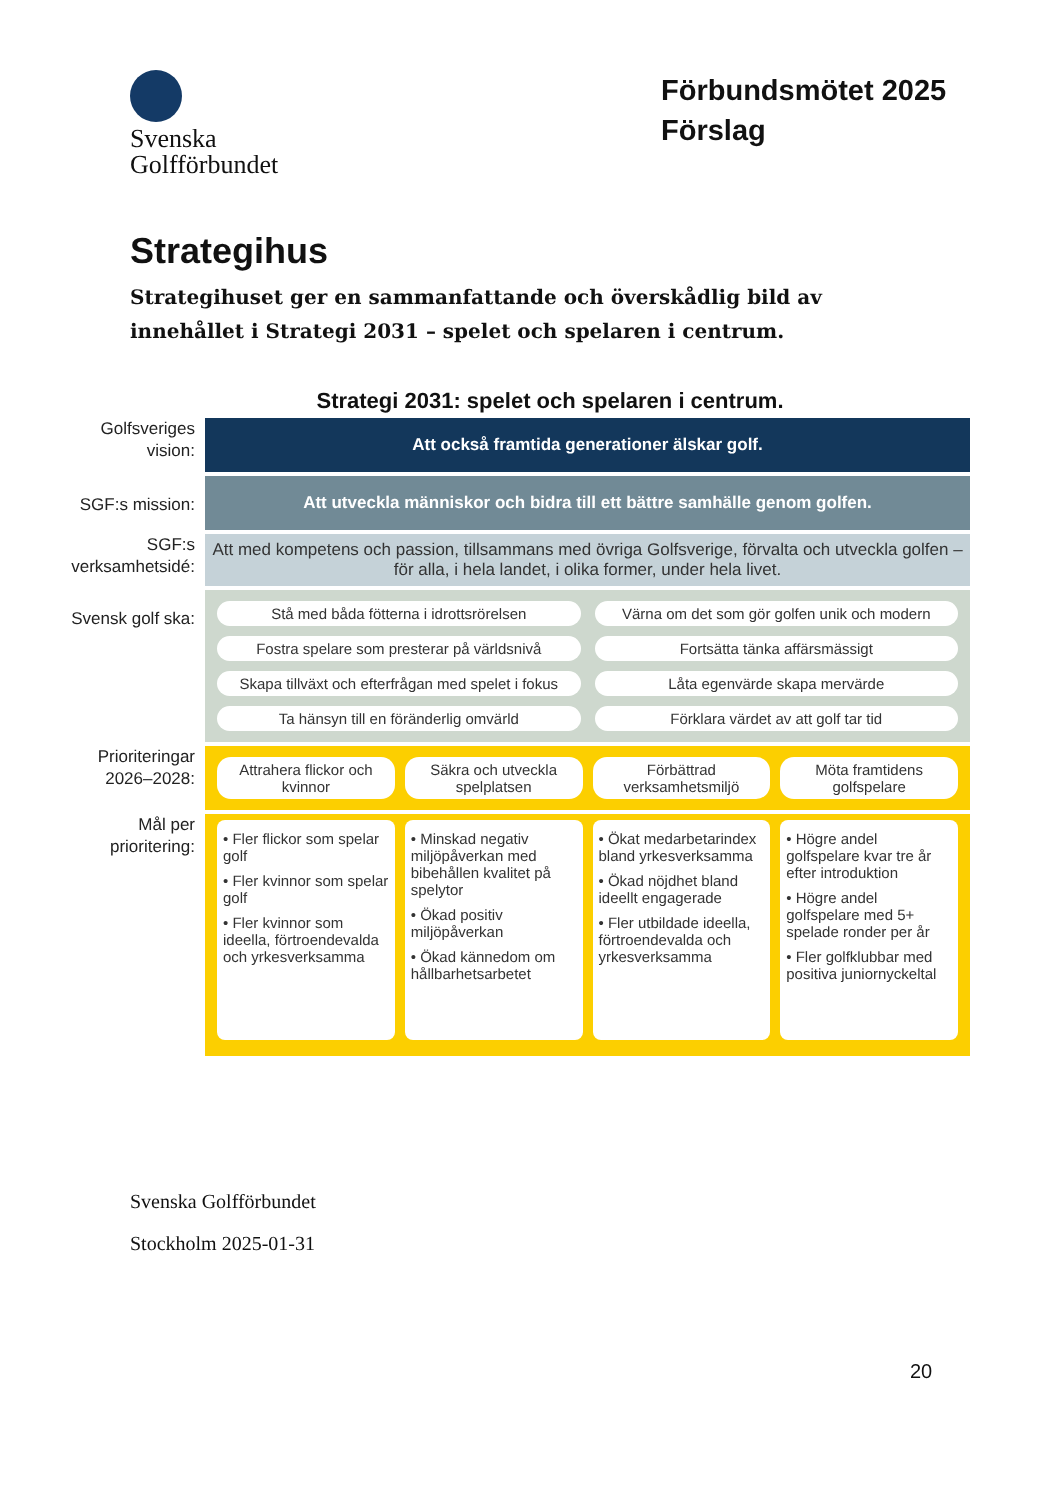Svenska
Golfförbundet
Förbundsmötet 2025
Förslag
Strategihus
Strategihuset ger en sammanfattande och överskådlig bild av innehållet i Strategi 2031 – spelet och spelaren i centrum.
Strategi 2031: spelet och spelaren i centrum.
Golfsveriges vision:
Att också framtida generationer älskar golf.
SGF:s mission:
Att utveckla människor och bidra till ett bättre samhälle genom golfen.
SGF:s verksamhetsidé:
Att med kompetens och passion, tillsammans med övriga Golfsverige, förvalta och utveckla golfen – för alla, i hela landet, i olika former, under hela livet.
Svensk golf ska:
Stå med båda fötterna i idrottsrörelsen
Värna om det som gör golfen unik och modern
Fostra spelare som presterar på världsnivå
Fortsätta tänka affärsmässigt
Skapa tillväxt och efterfrågan med spelet i fokus
Låta egenvärde skapa mervärde
Ta hänsyn till en föränderlig omvärld
Förklara värdet av att golf tar tid
Prioriteringar 2026–2028:
Attrahera flickor och kvinnor
Säkra och utveckla spelplatsen
Förbättrad verksamhetsmiljö
Möta framtidens golfspelare
Mål per prioritering:
• Fler flickor som spelar golf
• Fler kvinnor som spelar golf
• Fler kvinnor som ideella, förtroendevalda och yrkesverksamma
• Minskad negativ miljöpåverkan med bibehållen kvalitet på spelytor
• Ökad positiv miljöpåverkan
• Ökad kännedom om hållbarhetsarbetet
• Ökat medarbetarindex bland yrkesverksamma
• Ökad nöjdhet bland ideellt engagerade
• Fler utbildade ideella, förtroendevalda och yrkesverksamma
• Högre andel golfspelare kvar tre år efter introduktion
• Högre andel golfspelare med 5+ spelade ronder per år
• Fler golfklubbar med positiva juniornyckeltal
Svenska Golfförbundet
Stockholm 2025-01-31
20